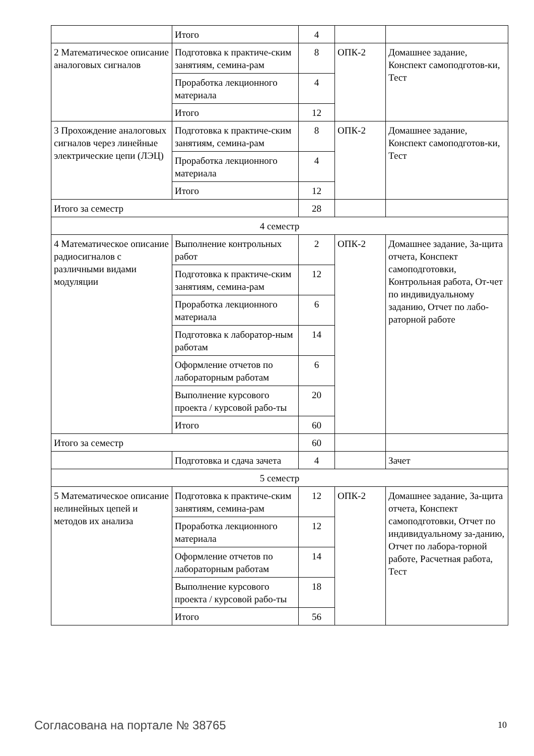| | Итого | 4 | | |
| 2 Математическое описание аналоговых сигналов | Подготовка к практиче-ским занятиям, семина-рам | 8 | ОПК-2 | Домашнее задание, Конспект самоподготов-ки, Тест |
| | Проработка лекционного материала | 4 | | |
| | Итого | 12 | | |
| 3 Прохождение аналоговых сигналов через линейные электрические цепи (ЛЭЦ) | Подготовка к практиче-ским занятиям, семина-рам | 8 | ОПК-2 | Домашнее задание, Конспект самоподготов-ки, Тест |
| | Проработка лекционного материала | 4 | | |
| | Итого | 12 | | |
| Итого за семестр | | 28 | | |
| 4 семестр | | | | |
| 4 Математическое описание радиосигналов с различными видами модуляции | Выполнение контрольных работ | 2 | ОПК-2 | Домашнее задание, За-щита отчета, Конспект самоподготовки, Контрольная работа, От-чет по индивидуальному заданию, Отчет по лабо-раторной работе |
| | Подготовка к практиче-ским занятиям, семина-рам | 12 | | |
| | Проработка лекционного материала | 6 | | |
| | Подготовка к лаборатор-ным работам | 14 | | |
| | Оформление отчетов по лабораторным работам | 6 | | |
| | Выполнение курсового проекта / курсовой рабо-ты | 20 | | |
| | Итого | 60 | | |
| Итого за семестр | | 60 | | |
| | Подготовка и сдача зачета | 4 | | Зачет |
| 5 семестр | | | | |
| 5 Математическое описание нелинейных цепей и методов их анализа | Подготовка к практиче-ским занятиям, семина-рам | 12 | ОПК-2 | Домашнее задание, За-щита отчета, Конспект самоподготовки, Отчет по индивидуальному за-данию, Отчет по лабора-торной работе, Расчетная работа, Тест |
| | Проработка лекционного материала | 12 | | |
| | Оформление отчетов по лабораторным работам | 14 | | |
| | Выполнение курсового проекта / курсовой рабо-ты | 18 | | |
| | Итого | 56 | | |
Согласована на портале № 38765 10